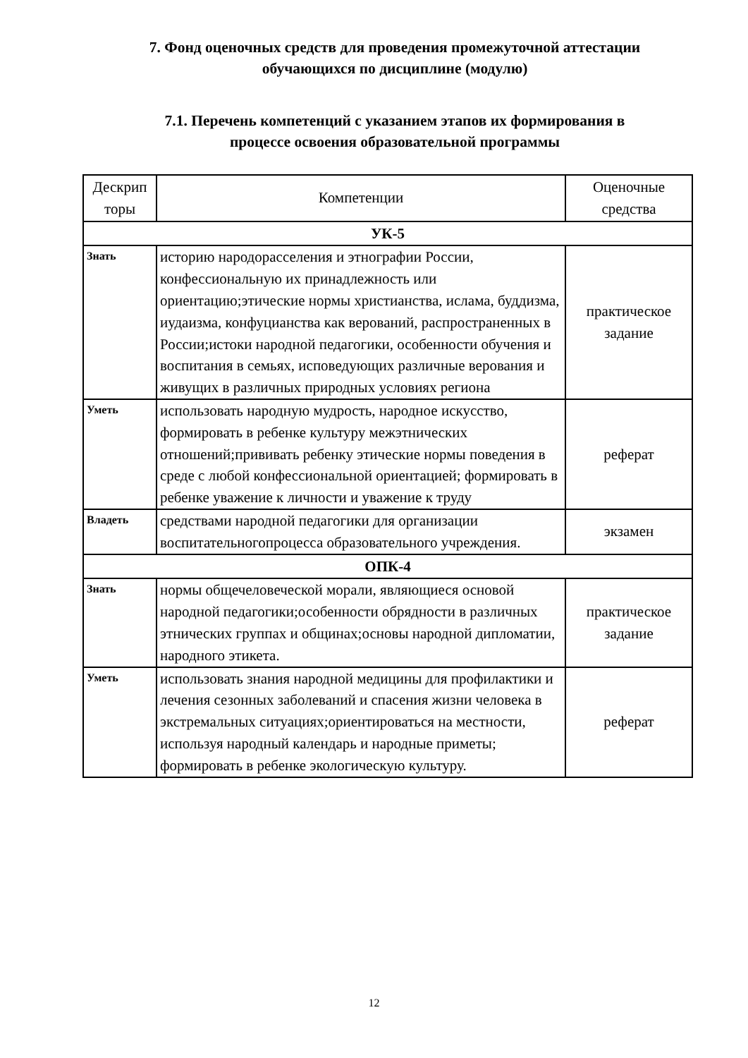7. Фонд оценочных средств для проведения промежуточной аттестации
обучающихся по дисциплине (модулю)
7.1. Перечень компетенций с указанием этапов их формирования в
процессе освоения образовательной программы
| Дескрип торы | Компетенции | Оценочные средства |
| --- | --- | --- |
| УК-5 | | |
| Знать | историю народорасселения и этнографии России, конфессиональную их принадлежность или ориентацию;этические нормы христианства, ислама, буддизма, иудаизма, конфуцианства как верований, распространенных в России;истоки народной педагогики, особенности обучения и воспитания в семьях, исповедующих различные верования и живущих в различных природных условиях региона | практическое задание |
| Уметь | использовать народную мудрость, народное искусство, формировать в ребенке культуру межэтнических отношений;прививать ребенку этические нормы поведения в среде с любой конфессиональной ориентацией; формировать в ребенке уважение к личности и уважение к труду | реферат |
| Владеть | средствами народной педагогики для организации воспитательногопроцесса образовательного учреждения. | экзамен |
| ОПК-4 | | |
| Знать | нормы общечеловеческой морали, являющиеся основой народной педагогики;особенности обрядности в различных этнических группах и общинах;основы народной дипломатии, народного этикета. | практическое задание |
| Уметь | использовать знания народной медицины для профилактики и лечения сезонных заболеваний и спасения жизни человека в экстремальных ситуациях;ориентироваться на местности, используя народный календарь и народные приметы; формировать в ребенке экологическую культуру. | реферат |
12